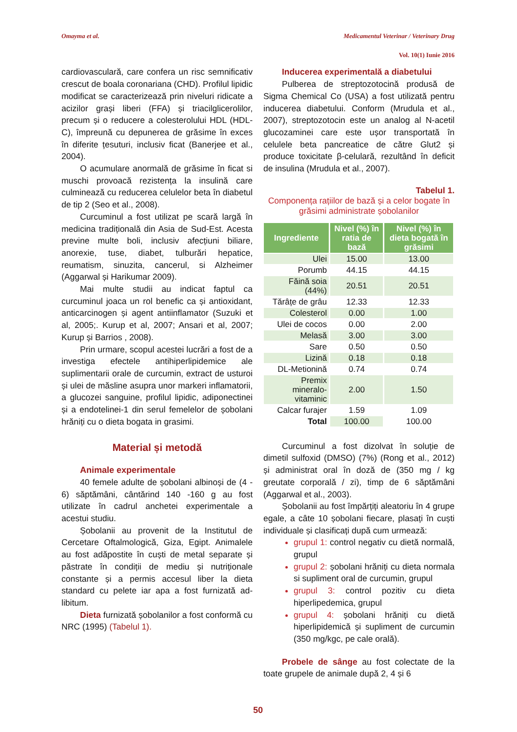Omayma et al. Medicamentul Veterinar / Veterinary Drug
Vol. 10(1) Iunie 2016
cardiovasculară, care confera un risc semnificativ crescut de boala coronariana (CHD). Profilul lipidic modificat se caracterizează prin niveluri ridicate a acizilor grași liberi (FFA) și triacilglicerolilor, precum și o reducere a colesterolului HDL (HDL-C), împreună cu depunerea de grăsime în exces în diferite țesuturi, inclusiv ficat (Banerjee et al., 2004).
O acumulare anormală de grăsime în ficat si muschi provoacă rezistența la insulină care culminează cu reducerea celulelor beta în diabetul de tip 2 (Seo et al., 2008).
Curcuminul a fost utilizat pe scară largă în medicina tradițională din Asia de Sud-Est. Acesta previne multe boli, inclusiv afecțiuni biliare, anorexie, tuse, diabet, tulburări hepatice, reumatism, sinuzita, cancerul, si Alzheimer (Aggarwal și Harikumar 2009).
Mai multe studii au indicat faptul ca curcuminul joaca un rol benefic ca și antioxidant, anticarcinogen și agent antiinflamator (Suzuki et al, 2005;. Kurup et al, 2007; Ansari et al, 2007; Kurup și Barrios , 2008).
Prin urmare, scopul acestei lucrări a fost de a investiga efectele antihiperlipidemice ale suplimentarii orale de curcumin, extract de usturoi și ulei de măsline asupra unor markeri inflamatorii, a glucozei sanguine, profilul lipidic, adiponectinei și a endotelinei-1 din serul femelelor de șobolani hrăniți cu o dieta bogata in grasimi.
Material și metodă
Animale experimentale
40 femele adulte de șobolani albinoși de (4 - 6) săptămâni, cântărind 140 -160 g au fost utilizate în cadrul anchetei experimentale a acestui studiu.
Șobolanii au provenit de la Institutul de Cercetare Oftalmologică, Giza, Egipt. Animalele au fost adăpostite în cuști de metal separate și păstrate în condiții de mediu și nutriționale constante și a permis accesul liber la dieta standard cu pelete iar apa a fost furnizată ad-libitum.
Dieta furnizată șobolanilor a fost conformă cu NRC (1995) (Tabelul 1).
Inducerea experimentală a diabetului
Pulberea de streptozotocină produsă de Sigma Chemical Co (USA) a fost utilizată pentru inducerea diabetului. Conform (Mrudula et al., 2007), streptozotocin este un analog al N-acetil glucozaminei care este ușor transportată în celulele beta pancreatice de către Glut2 și produce toxicitate β-celulară, rezultând în deficit de insulina (Mrudula et al., 2007).
Tabelul 1.
Componența rațiilor de bază și a celor bogate în grăsimi administrate șobolanilor
| Ingrediente | Nivel (%) în ratia de bază | Nivel (%) în dieta bogată în grăsimi |
| --- | --- | --- |
| Ulei | 15.00 | 13.00 |
| Porumb | 44.15 | 44.15 |
| Făină soia (44%) | 20.51 | 20.51 |
| Tărâțe de grâu | 12.33 | 12.33 |
| Colesterol | 0.00 | 1.00 |
| Ulei de cocos | 0.00 | 2.00 |
| Melasă | 3.00 | 3.00 |
| Sare | 0.50 | 0.50 |
| Lizină | 0.18 | 0.18 |
| DL-Metionină | 0.74 | 0.74 |
| Premix mineralo-vitaminic | 2.00 | 1.50 |
| Calcar furajer | 1.59 | 1.09 |
| Total | 100.00 | 100.00 |
Curcuminul a fost dizolvat în soluție de dimetil sulfoxid (DMSO) (7%) (Rong et al., 2012) și administrat oral în doză de (350 mg / kg greutate corporală / zi), timp de 6 săptămâni (Aggarwal et al., 2003).
Șobolanii au fost împărțiți aleatoriu în 4 grupe egale, a câte 10 șobolani fiecare, plasați în cuști individuale și clasificați după cum urmează:
grupul 1: control negativ cu dietă normală, grupul
grupul 2: șobolani hrăniți cu dieta normala si supliment oral de curcumin, grupul
grupul 3: control pozitiv cu dieta hiperlipedemica, grupul
grupul 4: șobolani hrăniți cu dietă hiperlipidemică și supliment de curcumin (350 mg/kgc, pe cale orală).
Probele de sânge au fost colectate de la toate grupele de animale după 2, 4 și 6
50